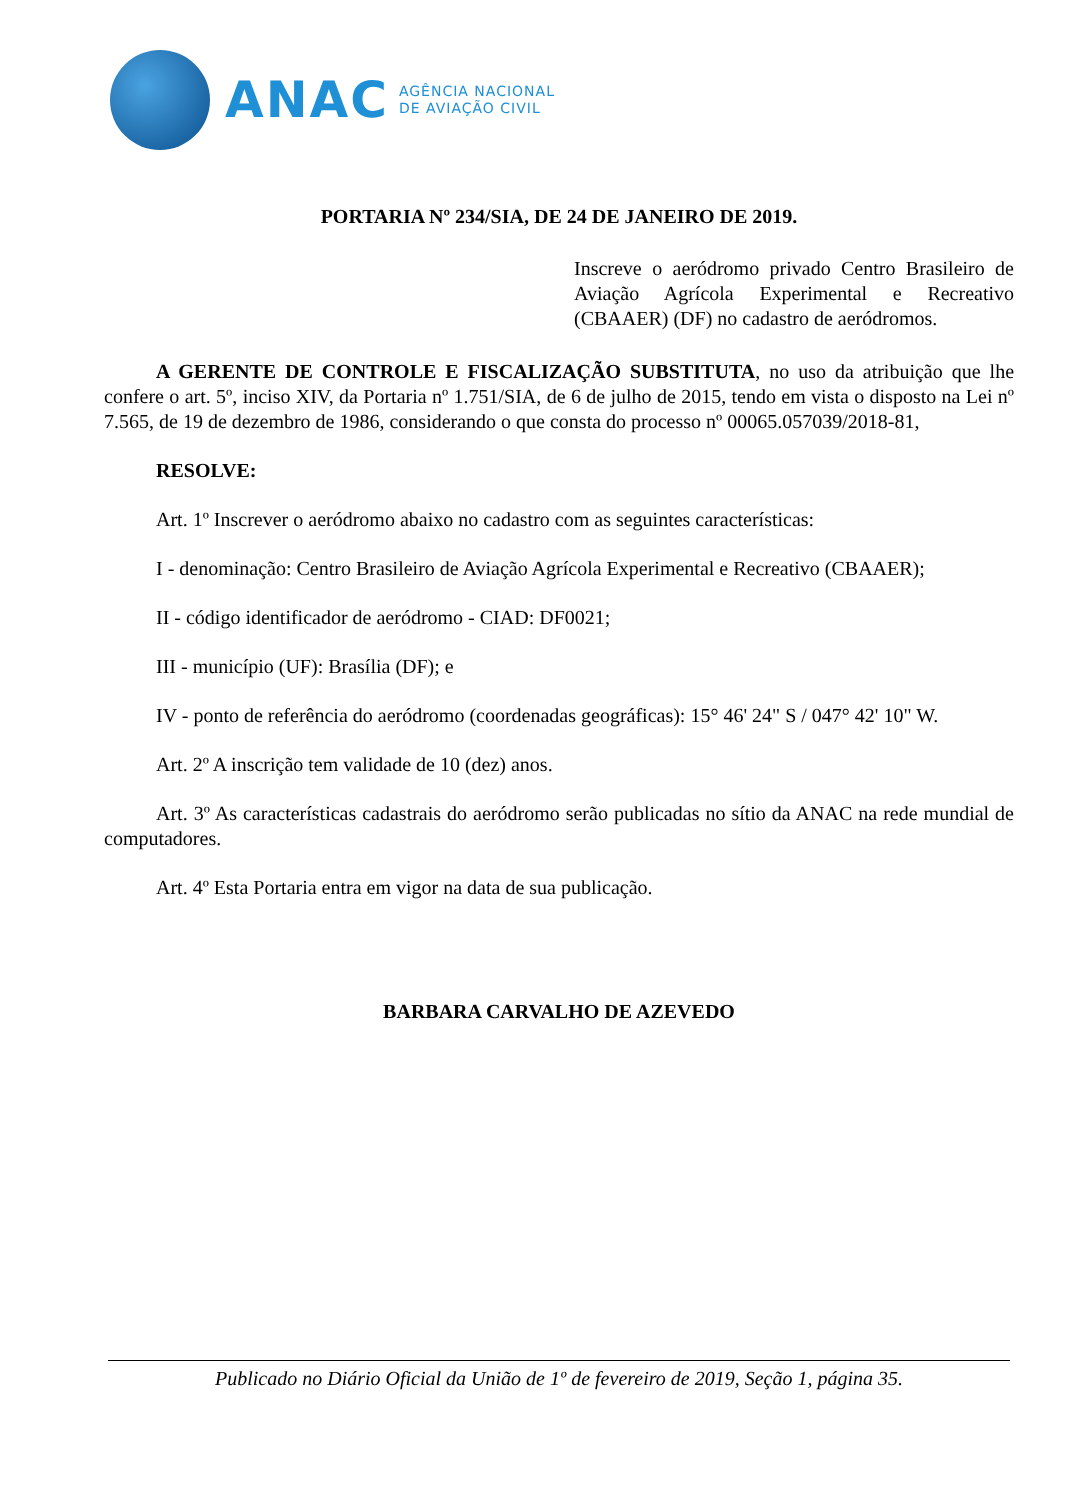ANAC
AGÊNCIA NACIONAL
DE AVIAÇÃO CIVIL
PORTARIA Nº 234/SIA, DE 24 DE JANEIRO DE 2019.
Inscreve o aeródromo privado Centro Brasileiro de Aviação Agrícola Experimental e Recreativo (CBAAER) (DF) no cadastro de aeródromos.
A GERENTE DE CONTROLE E FISCALIZAÇÃO SUBSTITUTA, no uso da atribuição que lhe confere o art. 5º, inciso XIV, da Portaria nº 1.751/SIA, de 6 de julho de 2015, tendo em vista o disposto na Lei nº 7.565, de 19 de dezembro de 1986, considerando o que consta do processo nº 00065.057039/2018-81,
RESOLVE:
Art. 1º Inscrever o aeródromo abaixo no cadastro com as seguintes características:
I - denominação: Centro Brasileiro de Aviação Agrícola Experimental e Recreativo (CBAAER);
II - código identificador de aeródromo - CIAD: DF0021;
III - município (UF): Brasília (DF); e
IV - ponto de referência do aeródromo (coordenadas geográficas): 15° 46' 24" S / 047° 42' 10" W.
Art. 2º A inscrição tem validade de 10 (dez) anos.
Art. 3º As características cadastrais do aeródromo serão publicadas no sítio da ANAC na rede mundial de computadores.
Art. 4º Esta Portaria entra em vigor na data de sua publicação.
BARBARA CARVALHO DE AZEVEDO
Publicado no Diário Oficial da União de 1º de fevereiro de 2019, Seção 1, página 35.